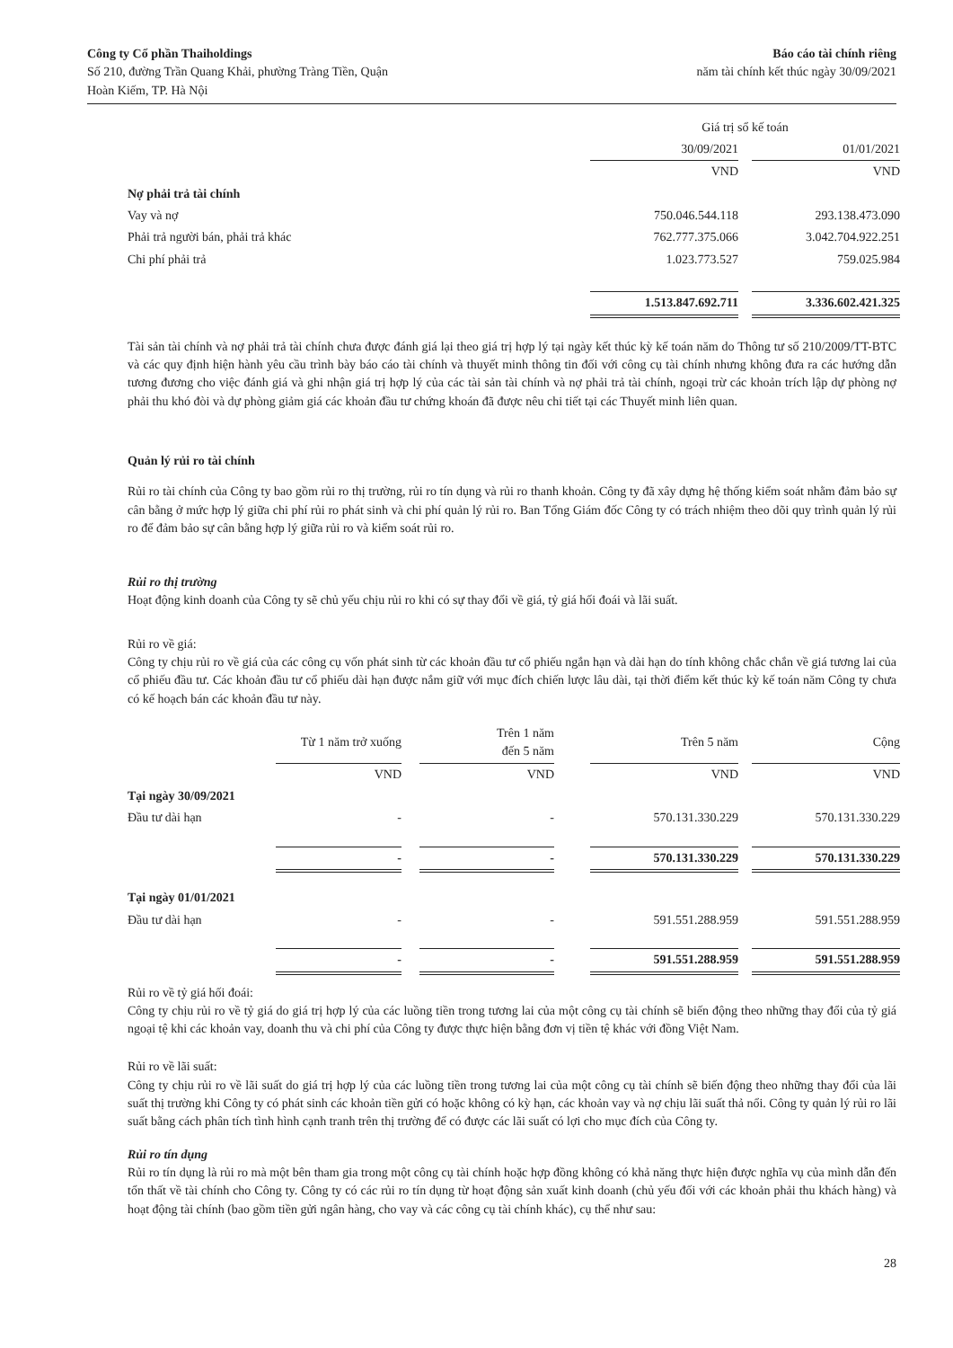Công ty Cổ phần Thaiholdings
Số 210, đường Trần Quang Khải, phường Tràng Tiền, Quận
Hoàn Kiếm, TP. Hà Nội
Báo cáo tài chính riêng
năm tài chính kết thúc ngày 30/09/2021
| | Giá trị sổ kế toán | | |
| | 30/09/2021 | | 01/01/2021 |
| | VND | | VND |
| Nợ phải trả tài chính | | | |
| Vay và nợ | 750.046.544.118 | | 293.138.473.090 |
| Phải trả người bán, phải trả khác | 762.777.375.066 | | 3.042.704.922.251 |
| Chi phí phải trả | 1.023.773.527 | | 759.025.984 |
| | 1.513.847.692.711 | | 3.336.602.421.325 |
Tài sản tài chính và nợ phải trả tài chính chưa được đánh giá lại theo giá trị hợp lý tại ngày kết thúc kỳ kế toán năm do Thông tư số 210/2009/TT-BTC và các quy định hiện hành yêu cầu trình bày báo cáo tài chính và thuyết minh thông tin đối với công cụ tài chính nhưng không đưa ra các hướng dẫn tương đương cho việc đánh giá và ghi nhận giá trị hợp lý của các tài sản tài chính và nợ phải trả tài chính, ngoại trừ các khoản trích lập dự phòng nợ phải thu khó đòi và dự phòng giảm giá các khoản đầu tư chứng khoán đã được nêu chi tiết tại các Thuyết minh liên quan.
Quản lý rủi ro tài chính
Rủi ro tài chính của Công ty bao gồm rủi ro thị trường, rủi ro tín dụng và rủi ro thanh khoản. Công ty đã xây dựng hệ thống kiểm soát nhằm đảm bảo sự cân bằng ở mức hợp lý giữa chi phí rủi ro phát sinh và chi phí quản lý rủi ro. Ban Tổng Giám đốc Công ty có trách nhiệm theo dõi quy trình quản lý rủi ro để đảm bảo sự cân bằng hợp lý giữa rủi ro và kiểm soát rủi ro.
Rủi ro thị trường
Hoạt động kinh doanh của Công ty sẽ chủ yếu chịu rủi ro khi có sự thay đổi về giá, tỷ giá hối đoái và lãi suất.
Rủi ro về giá:
Công ty chịu rủi ro về giá của các công cụ vốn phát sinh từ các khoản đầu tư cổ phiếu ngắn hạn và dài hạn do tính không chắc chắn về giá tương lai của cổ phiếu đầu tư. Các khoản đầu tư cổ phiếu dài hạn được nắm giữ với mục đích chiến lược lâu dài, tại thời điểm kết thúc kỳ kế toán năm Công ty chưa có kế hoạch bán các khoản đầu tư này.
| | Từ 1 năm trở xuống | | Trên 1 năm đến 5 năm | | Trên 5 năm | | Cộng |
| | VND | | VND | | VND | | VND |
| Tại ngày 30/09/2021 | | | | | | | |
| Đầu tư dài hạn | - | | - | | 570.131.330.229 | | 570.131.330.229 |
| | - | | - | | 570.131.330.229 | | 570.131.330.229 |
| Tại ngày 01/01/2021 | | | | | | | |
| Đầu tư dài hạn | - | | - | | 591.551.288.959 | | 591.551.288.959 |
| | - | | - | | 591.551.288.959 | | 591.551.288.959 |
Rủi ro về tỷ giá hối đoái:
Công ty chịu rủi ro về tỷ giá do giá trị hợp lý của các luồng tiền trong tương lai của một công cụ tài chính sẽ biến động theo những thay đổi của tỷ giá ngoại tệ khi các khoản vay, doanh thu và chi phí của Công ty được thực hiện bằng đơn vị tiền tệ khác với đồng Việt Nam.
Rủi ro về lãi suất:
Công ty chịu rủi ro về lãi suất do giá trị hợp lý của các luồng tiền trong tương lai của một công cụ tài chính sẽ biến động theo những thay đổi của lãi suất thị trường khi Công ty có phát sinh các khoản tiền gửi có hoặc không có kỳ hạn, các khoản vay và nợ chịu lãi suất thả nổi. Công ty quản lý rủi ro lãi suất bằng cách phân tích tình hình cạnh tranh trên thị trường để có được các lãi suất có lợi cho mục đích của Công ty.
Rủi ro tín dụng
Rủi ro tín dụng là rủi ro mà một bên tham gia trong một công cụ tài chính hoặc hợp đồng không có khả năng thực hiện được nghĩa vụ của mình dẫn đến tổn thất về tài chính cho Công ty. Công ty có các rủi ro tín dụng từ hoạt động sản xuất kinh doanh (chủ yếu đối với các khoản phải thu khách hàng) và hoạt động tài chính (bao gồm tiền gửi ngân hàng, cho vay và các công cụ tài chính khác), cụ thể như sau:
28